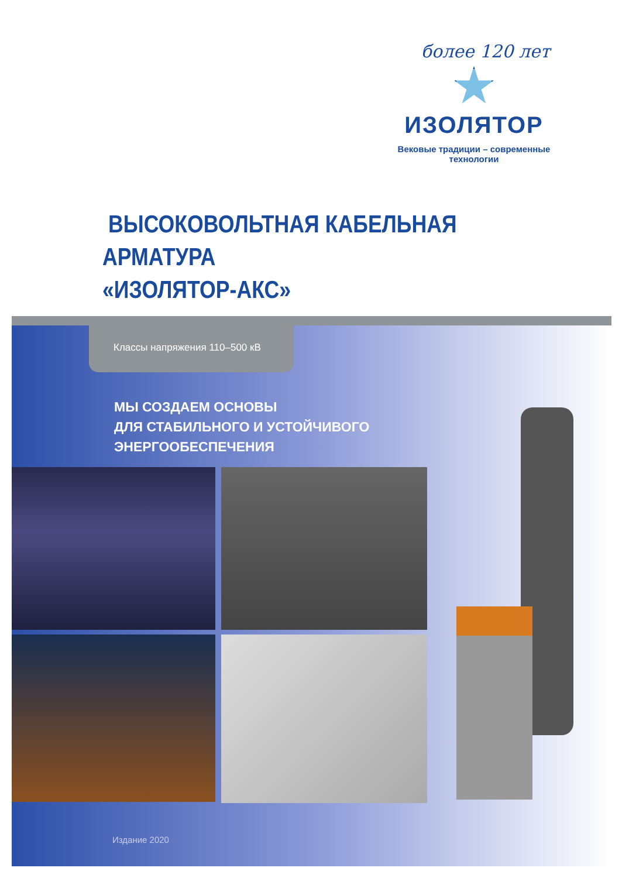более 120 лет
ИЗОЛЯТОР
Вековые традиции – современные технологии
ВЫСОКОВОЛЬТНАЯ КАБЕЛЬНАЯ АРМАТУРА
«ИЗОЛЯТОР-АКС»
Классы напряжения 110–500 кВ
МЫ СОЗДАЕМ ОСНОВЫ
ДЛЯ СТАБИЛЬНОГО И УСТОЙЧИВОГО
ЭНЕРГООБЕСПЕЧЕНИЯ
Издание 2020